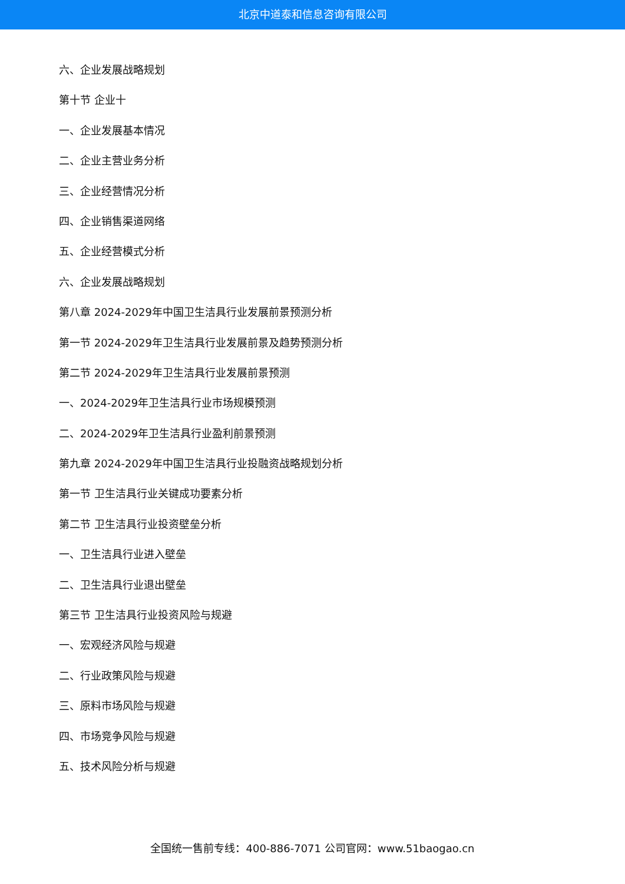北京中道泰和信息咨询有限公司
六、企业发展战略规划
第十节 企业十
一、企业发展基本情况
二、企业主营业务分析
三、企业经营情况分析
四、企业销售渠道网络
五、企业经营模式分析
六、企业发展战略规划
第八章 2024-2029年中国卫生洁具行业发展前景预测分析
第一节 2024-2029年卫生洁具行业发展前景及趋势预测分析
第二节 2024-2029年卫生洁具行业发展前景预测
一、2024-2029年卫生洁具行业市场规模预测
二、2024-2029年卫生洁具行业盈利前景预测
第九章 2024-2029年中国卫生洁具行业投融资战略规划分析
第一节 卫生洁具行业关键成功要素分析
第二节 卫生洁具行业投资壁垒分析
一、卫生洁具行业进入壁垒
二、卫生洁具行业退出壁垒
第三节 卫生洁具行业投资风险与规避
一、宏观经济风险与规避
二、行业政策风险与规避
三、原料市场风险与规避
四、市场竞争风险与规避
五、技术风险分析与规避
全国统一售前专线：400-886-7071 公司官网：www.51baogao.cn